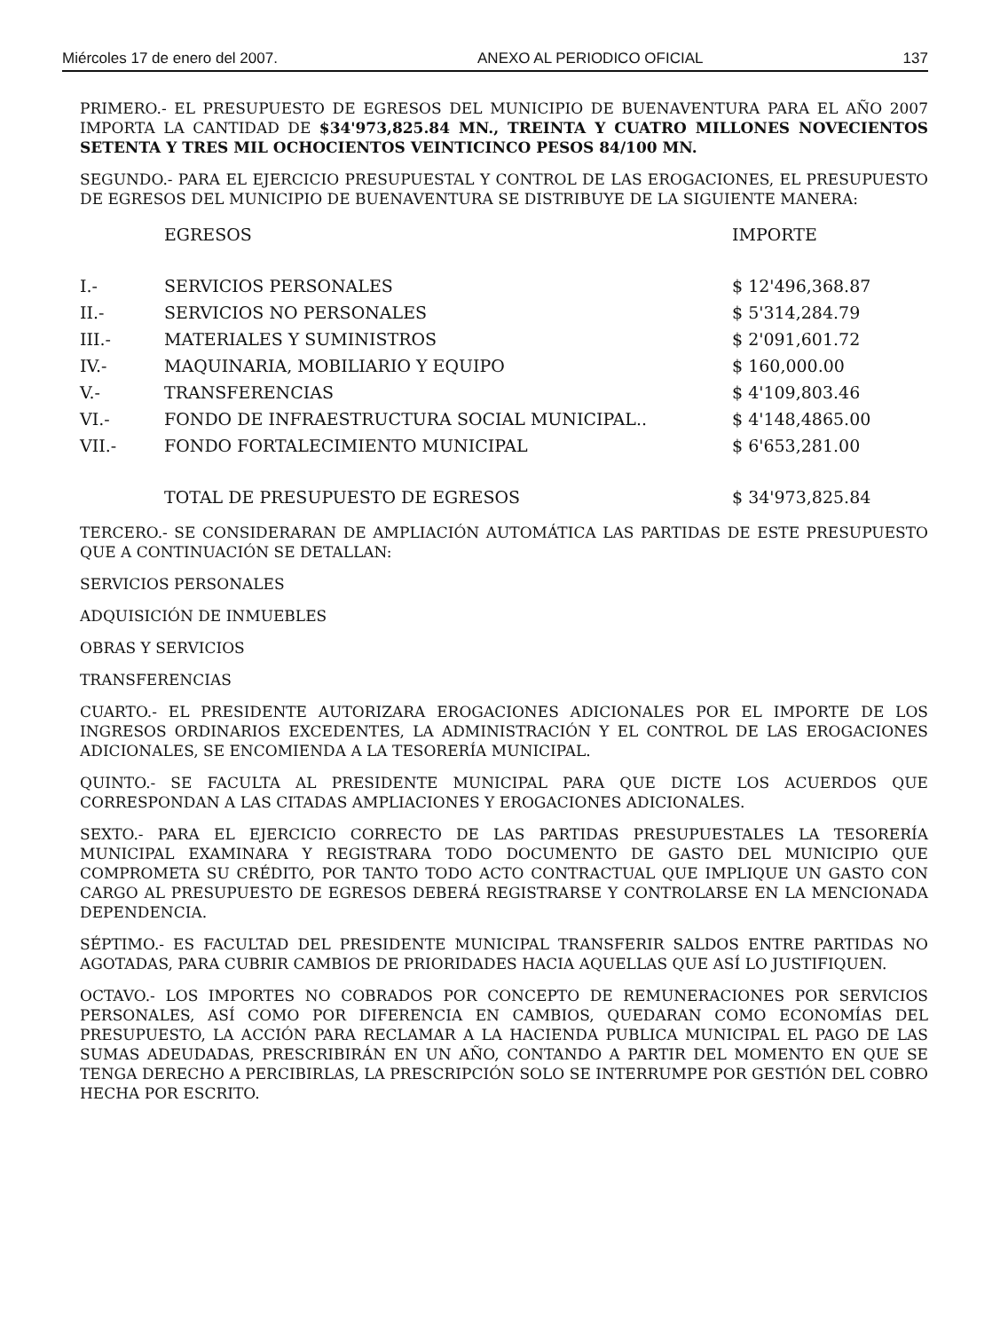Miércoles 17 de enero del 2007. ANEXO AL PERIODICO OFICIAL 137
PRIMERO.- EL PRESUPUESTO DE EGRESOS DEL MUNICIPIO DE BUENAVENTURA PARA EL AÑO 2007 IMPORTA LA CANTIDAD DE $34'973,825.84 MN., TREINTA Y CUATRO MILLONES NOVECIENTOS SETENTA Y TRES MIL OCHOCIENTOS VEINTICINCO PESOS 84/100 MN.
SEGUNDO.- PARA EL EJERCICIO PRESUPUESTAL Y CONTROL DE LAS EROGACIONES, EL PRESUPUESTO DE EGRESOS DEL MUNICIPIO DE BUENAVENTURA SE DISTRIBUYE DE LA SIGUIENTE MANERA:
| | EGRESOS | IMPORTE |
| --- | --- | --- |
| I.- | SERVICIOS PERSONALES | $ 12'496,368.87 |
| II.- | SERVICIOS NO PERSONALES | $ 5'314,284.79 |
| III.- | MATERIALES Y SUMINISTROS | $ 2'091,601.72 |
| IV.- | MAQUINARIA, MOBILIARIO Y EQUIPO | $ 160,000.00 |
| V.- | TRANSFERENCIAS | $ 4'109,803.46 |
| VI.- | FONDO DE INFRAESTRUCTURA SOCIAL MUNICIPAL.. | $ 4'148,4865.00 |
| VII.- | FONDO FORTALECIMIENTO MUNICIPAL | $ 6'653,281.00 |
| | TOTAL DE PRESUPUESTO DE EGRESOS | $ 34'973,825.84 |
TERCERO.- SE CONSIDERARAN DE AMPLIACIÓN AUTOMÁTICA LAS PARTIDAS DE ESTE PRESUPUESTO QUE A CONTINUACIÓN SE DETALLAN:
SERVICIOS PERSONALES
ADQUISICIÓN DE INMUEBLES
OBRAS Y SERVICIOS
TRANSFERENCIAS
CUARTO.- EL PRESIDENTE AUTORIZARA EROGACIONES ADICIONALES POR EL IMPORTE DE LOS INGRESOS ORDINARIOS EXCEDENTES, LA ADMINISTRACIÓN Y EL CONTROL DE LAS EROGACIONES ADICIONALES, SE ENCOMIENDA A LA TESORERÍA MUNICIPAL.
QUINTO.- SE FACULTA AL PRESIDENTE MUNICIPAL PARA QUE DICTE LOS ACUERDOS QUE CORRESPONDAN A LAS CITADAS AMPLIACIONES Y EROGACIONES ADICIONALES.
SEXTO.- PARA EL EJERCICIO CORRECTO DE LAS PARTIDAS PRESUPUESTALES LA TESORERÍA MUNICIPAL EXAMINARA Y REGISTRARA TODO DOCUMENTO DE GASTO DEL MUNICIPIO QUE COMPROMETA SU CRÉDITO, POR TANTO TODO ACTO CONTRACTUAL QUE IMPLIQUE UN GASTO CON CARGO AL PRESUPUESTO DE EGRESOS DEBERÁ REGISTRARSE Y CONTROLARSE EN LA MENCIONADA DEPENDENCIA.
SÉPTIMO.- ES FACULTAD DEL PRESIDENTE MUNICIPAL TRANSFERIR SALDOS ENTRE PARTIDAS NO AGOTADAS, PARA CUBRIR CAMBIOS DE PRIORIDADES HACIA AQUELLAS QUE ASÍ LO JUSTIFIQUEN.
OCTAVO.- LOS IMPORTES NO COBRADOS POR CONCEPTO DE REMUNERACIONES POR SERVICIOS PERSONALES, ASÍ COMO POR DIFERENCIA EN CAMBIOS, QUEDARAN COMO ECONOMÍAS DEL PRESUPUESTO, LA ACCIÓN PARA RECLAMAR A LA HACIENDA PUBLICA MUNICIPAL EL PAGO DE LAS SUMAS ADEUDADAS, PRESCRIBIRÁN EN UN AÑO, CONTANDO A PARTIR DEL MOMENTO EN QUE SE TENGA DERECHO A PERCIBIRLAS, LA PRESCRIPCIÓN SOLO SE INTERRUMPE POR GESTIÓN DEL COBRO HECHA POR ESCRITO.